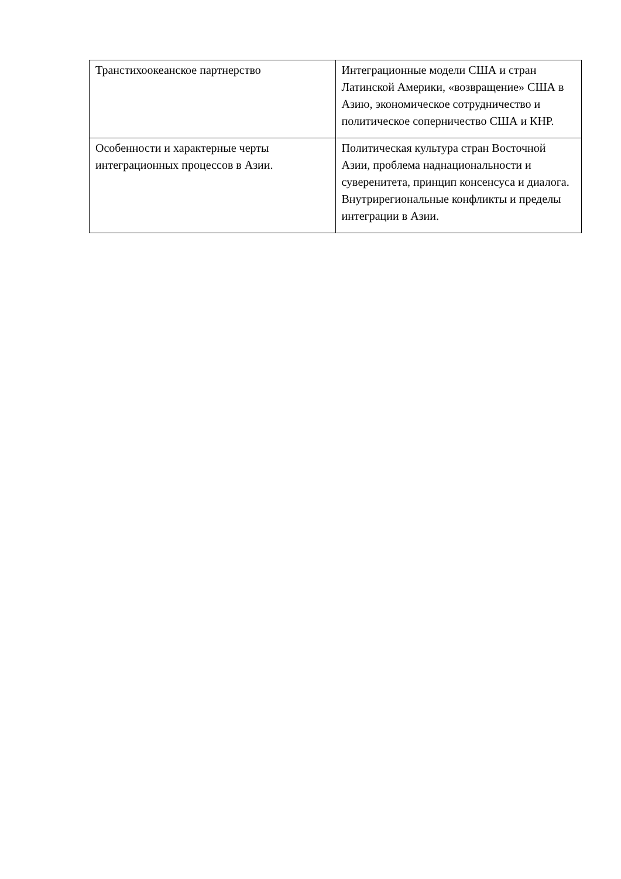| Транстихоокеанское партнерство | Интеграционные модели США и стран Латинской Америки, «возвращение» США в Азию, экономическое сотрудничество и политическое соперничество США и КНР. |
| Особенности и характерные черты интеграционных процессов в Азии. | Политическая культура стран Восточной Азии, проблема наднациональности и суверенитета, принцип консенсуса и диалога. Внутрирегиональные конфликты и пределы интеграции в Азии. |